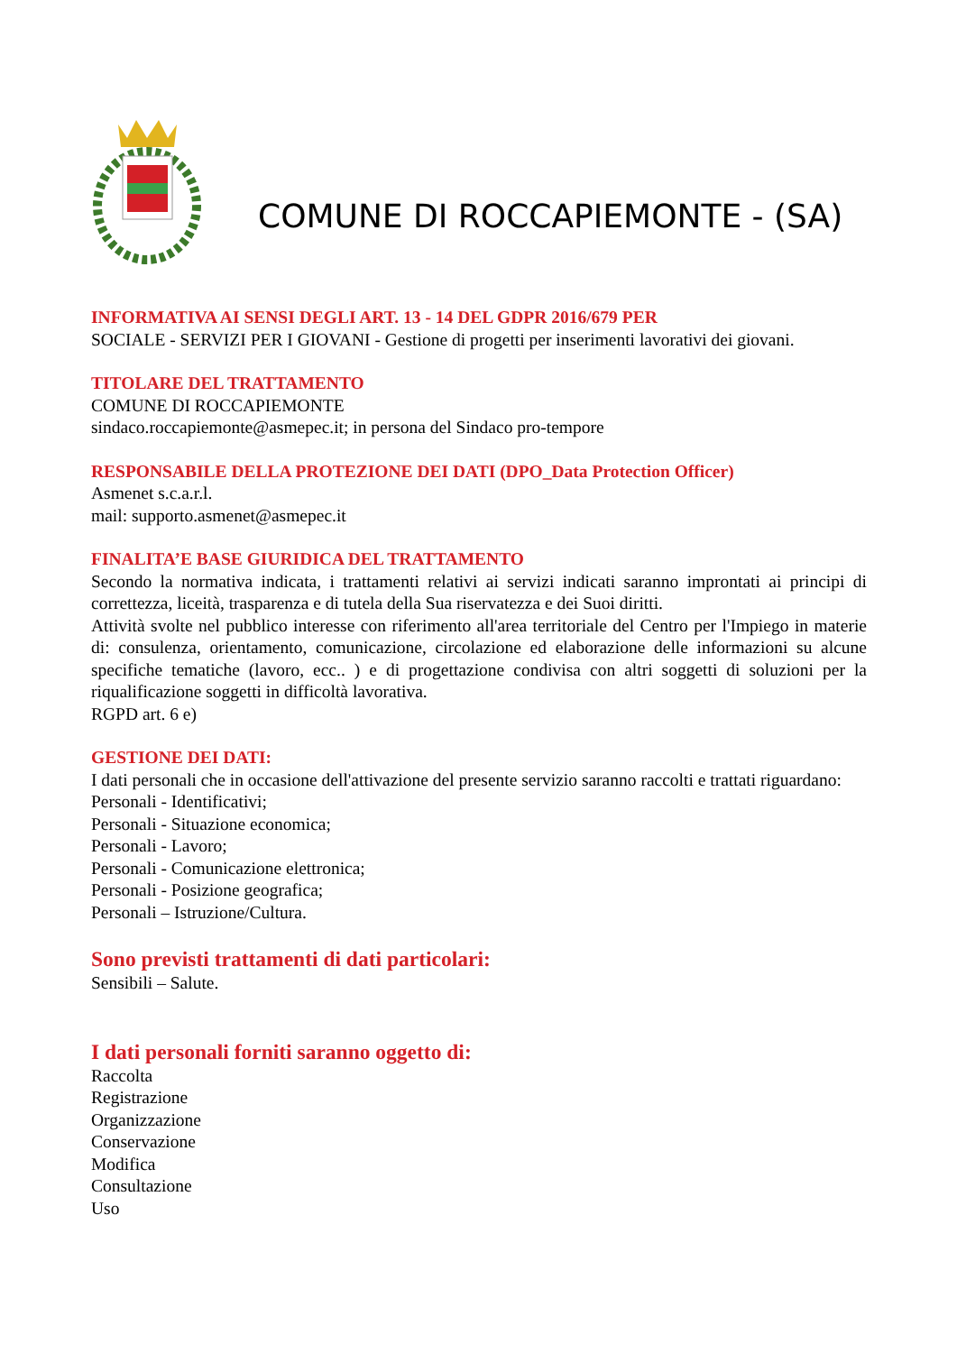COMUNE DI ROCCAPIEMONTE - (SA)
INFORMATIVA AI SENSI DEGLI ART. 13 - 14 DEL GDPR 2016/679 PER
SOCIALE - SERVIZI PER I GIOVANI - Gestione di progetti per inserimenti lavorativi dei giovani.
TITOLARE DEL TRATTAMENTO
COMUNE DI ROCCAPIEMONTE
sindaco.roccapiemonte@asmepec.it; in persona del Sindaco pro-tempore
RESPONSABILE DELLA PROTEZIONE DEI DATI (DPO_Data Protection Officer)
Asmenet s.c.a.r.l.
mail: supporto.asmenet@asmepec.it
FINALITA’E BASE GIURIDICA DEL TRATTAMENTO
Secondo la normativa indicata, i trattamenti relativi ai servizi indicati saranno improntati ai principi di correttezza, liceità, trasparenza e di tutela della Sua riservatezza e dei Suoi diritti.
Attività svolte nel pubblico interesse con riferimento all'area territoriale del Centro per l'Impiego in materie di: consulenza, orientamento, comunicazione, circolazione ed elaborazione delle informazioni su alcune specifiche tematiche (lavoro, ecc.. ) e di progettazione condivisa con altri soggetti di soluzioni per la riqualificazione soggetti in difficoltà lavorativa.
RGPD art. 6 e)
GESTIONE DEI DATI:
I dati personali che in occasione dell'attivazione del presente servizio saranno raccolti e trattati riguardano:
Personali - Identificativi;
Personali - Situazione economica;
Personali - Lavoro;
Personali - Comunicazione elettronica;
Personali - Posizione geografica;
Personali – Istruzione/Cultura.
Sono previsti trattamenti di dati particolari:
Sensibili – Salute.
I dati personali forniti saranno oggetto di:
Raccolta
Registrazione
Organizzazione
Conservazione
Modifica
Consultazione
Uso